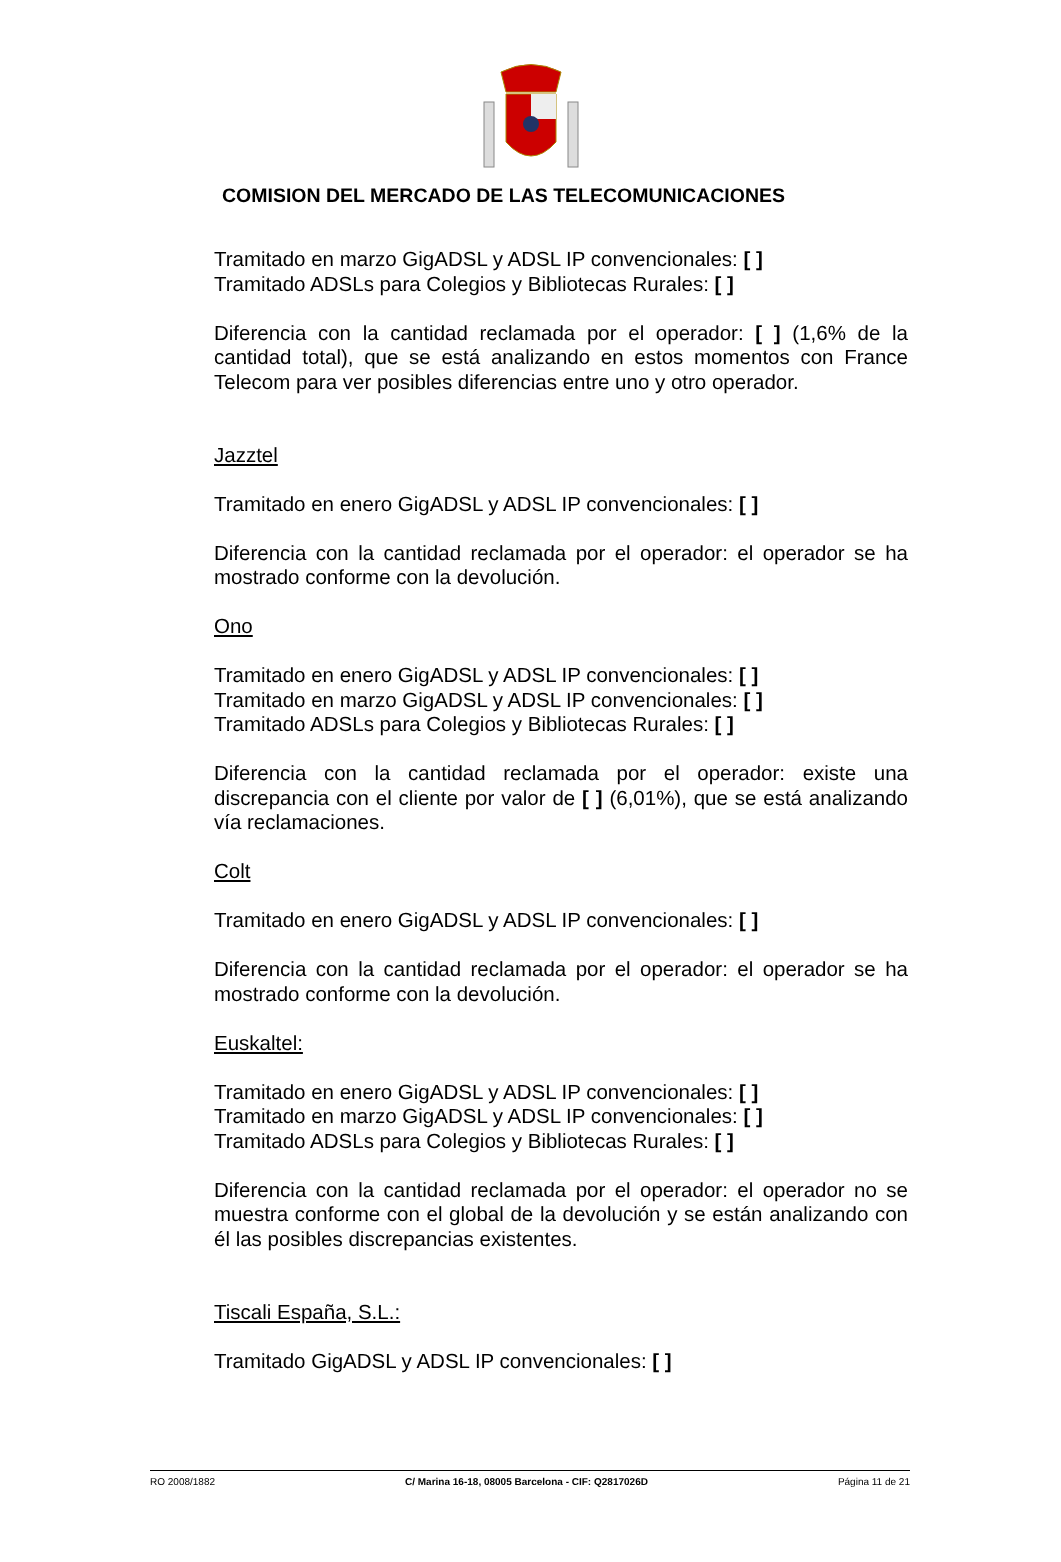COMISION DEL MERCADO DE LAS TELECOMUNICACIONES
Tramitado en marzo GigADSL y ADSL IP convencionales: [ ]
Tramitado ADSLs para Colegios y Bibliotecas Rurales: [ ]
Diferencia con la cantidad reclamada por el operador: [ ] (1,6% de la cantidad total), que se está analizando en estos momentos con France Telecom para ver posibles diferencias entre uno y otro operador.
Jazztel
Tramitado en enero GigADSL y ADSL IP convencionales: [ ]
Diferencia con la cantidad reclamada por el operador: el operador se ha mostrado conforme con la devolución.
Ono
Tramitado en enero GigADSL y ADSL IP convencionales: [ ]
Tramitado en marzo GigADSL y ADSL IP convencionales: [ ]
Tramitado ADSLs para Colegios y Bibliotecas Rurales: [ ]
Diferencia con la cantidad reclamada por el operador: existe una discrepancia con el cliente por valor de [ ] (6,01%), que se está analizando vía reclamaciones.
Colt
Tramitado en enero GigADSL y ADSL IP convencionales: [ ]
Diferencia con la cantidad reclamada por el operador: el operador se ha mostrado conforme con la devolución.
Euskaltel:
Tramitado en enero GigADSL y ADSL IP convencionales: [ ]
Tramitado en marzo GigADSL y ADSL IP convencionales: [ ]
Tramitado ADSLs para Colegios y Bibliotecas Rurales: [ ]
Diferencia con la cantidad reclamada por el operador: el operador no se muestra conforme con el global de la devolución y se están analizando con él las posibles discrepancias existentes.
Tiscali España, S.L.:
Tramitado GigADSL y ADSL IP convencionales: [ ]
RO 2008/1882 C/ Marina 16-18, 08005 Barcelona - CIF: Q2817026D Página 11 de 21